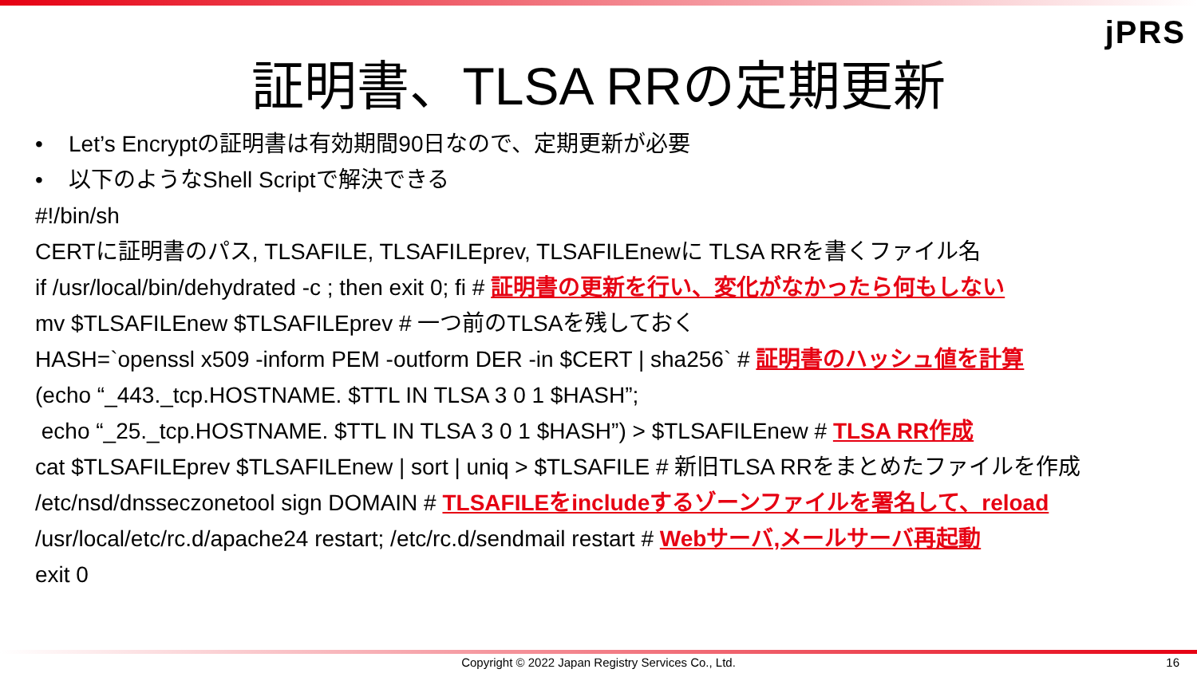jPRS
証明書、TLSA RRの定期更新
• Let’s Encryptの証明書は有効期間90日なので、定期更新が必要
• 以下のようなShell Scriptで解決できる
#!/bin/sh
CERTに証明書のパス, TLSAFILE, TLSAFILEprev, TLSAFILEnewに TLSA RRを書くファイル名
if /usr/local/bin/dehydrated -c ; then exit 0; fi # 証明書の更新を行い、変化がなかったら何もしない
mv $TLSAFILEnew $TLSAFILEprev # 一つ前のTLSAを残しておく
HASH=`openssl x509 -inform PEM -outform DER -in $CERT | sha256` # 証明書のハッシュ値を計算
(echo “_443._tcp.HOSTNAME. $TTL IN TLSA 3 0 1 $HASH”;
echo “_25._tcp.HOSTNAME. $TTL IN TLSA 3 0 1 $HASH”) > $TLSAFILEnew # TLSA RR作成
cat $TLSAFILEprev $TLSAFILEnew | sort | uniq > $TLSAFILE # 新旧TLSA RRをまとめたファイルを作成
/etc/nsd/dnsseczonetool sign DOMAIN # TLSAFILEをincludeするゾーンファイルを署名して、reload
/usr/local/etc/rc.d/apache24 restart; /etc/rc.d/sendmail restart # Webサーバ,メールサーバ再起動
exit 0
Copyright © 2022 Japan Registry Services Co., Ltd. 16